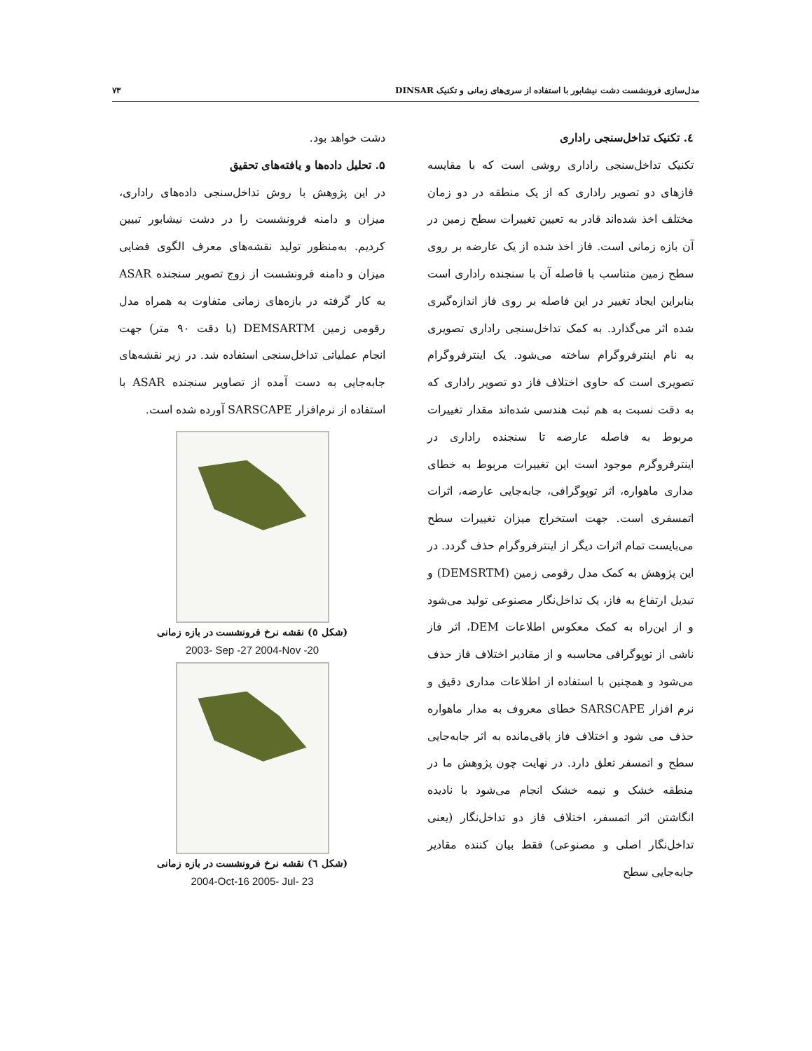مدل‌سازی فرونشست دشت نیشابور با استفاده از سری‌های زمانی و تکنیک DINSAR ۷۳
٤. تکنیک تداخل‌سنجی راداری
تکنیک تداخل‌سنجی راداری روشی است که با مقایسه فازهای دو تصویر راداری که از یک منطقه در دو زمان مختلف اخذ شده‌اند قادر به تعیین تغییرات سطح زمین در آن بازه زمانی است. فاز اخذ شده از یک عارضه بر روی سطح زمین متناسب با فاصله آن با سنجنده راداری است بنابراین ایجاد تغییر در این فاصله بر روی فاز اندازه‌گیری شده اثر می‌گذارد. به کمک تداخل‌سنجی راداری تصویری به نام اینترفروگرام ساخته می‌شود. یک اینترفروگرام تصویری است که حاوی اختلاف فاز دو تصویر راداری که به دقت نسبت به هم ثبت هندسی شده‌اند مقدار تغییرات مربوط به فاصله عارضه تا سنجنده راداری در اینترفروگرم موجود است این تغییرات مربوط به خطای مداری ماهواره، اثر توپوگرافی، جابه‌جایی عارضه، اثرات اتمسفری است. جهت استخراج میزان تغییرات سطح می‌بایست تمام اثرات دیگر از اینترفروگرام حذف گردد. در این پژوهش به کمک مدل رقومی زمین (DEMSRTM) و تبدیل ارتفاع به فاز، یک تداخل‌نگار مصنوعی تولید می‌شود و از این‌راه به کمک معکوس اطلاعات DEM، اثر فاز ناشی از توپوگرافی محاسبه و از مقادیر اختلاف فاز حذف می‌شود و همچنین با استفاده از اطلاعات مداری دقیق و نرم افزار SARSCAPE خطای معروف به مدار ماهواره حذف می شود و اختلاف فاز باقی‌مانده به اثر جابه‌جایی سطح و اتمسفر تعلق دارد. در نهایت چون پژوهش ما در منطقه خشک و نیمه خشک انجام می‌شود با نادیده انگاشتن اثر اتمسفر، اختلاف فاز دو تداخل‌نگار (یعنی تداخل‌نگار اصلی و مصنوعی) فقط بیان کننده مقادیر جابه‌جایی سطح
دشت خواهد بود.
۵. تحلیل داده‌ها و یافته‌های تحقیق
در این پژوهش با روش تداخل‌سنجی داده‌های راداری، میزان و دامنه فرونشست را در دشت نیشابور تبیین کردیم. به‌منظور تولید نقشه‌های معرف الگوی فضایی میزان و دامنه فرونشست از زوج تصویر سنجنده ASAR به کار گرفته در بازه‌های زمانی متفاوت به همراه مدل رقومی زمین DEMSARTM (با دقت ۹۰ متر) جهت انجام عملیاتی تداخل‌سنجی استفاده شد. در زیر نقشه‌های جابه‌جایی به دست آمده از تصاویر سنجنده ASAR با استفاده از نرم‌افزار SARSCAPE آورده شده است.
(شکل ٥) نقشه نرخ فرونشست در بازه زمانی
2003- Sep -27 2004-Nov -20
(شکل ٦) نقشه نرخ فرونشست در بازه زمانی
2004-Oct-16 2005- Jul- 23